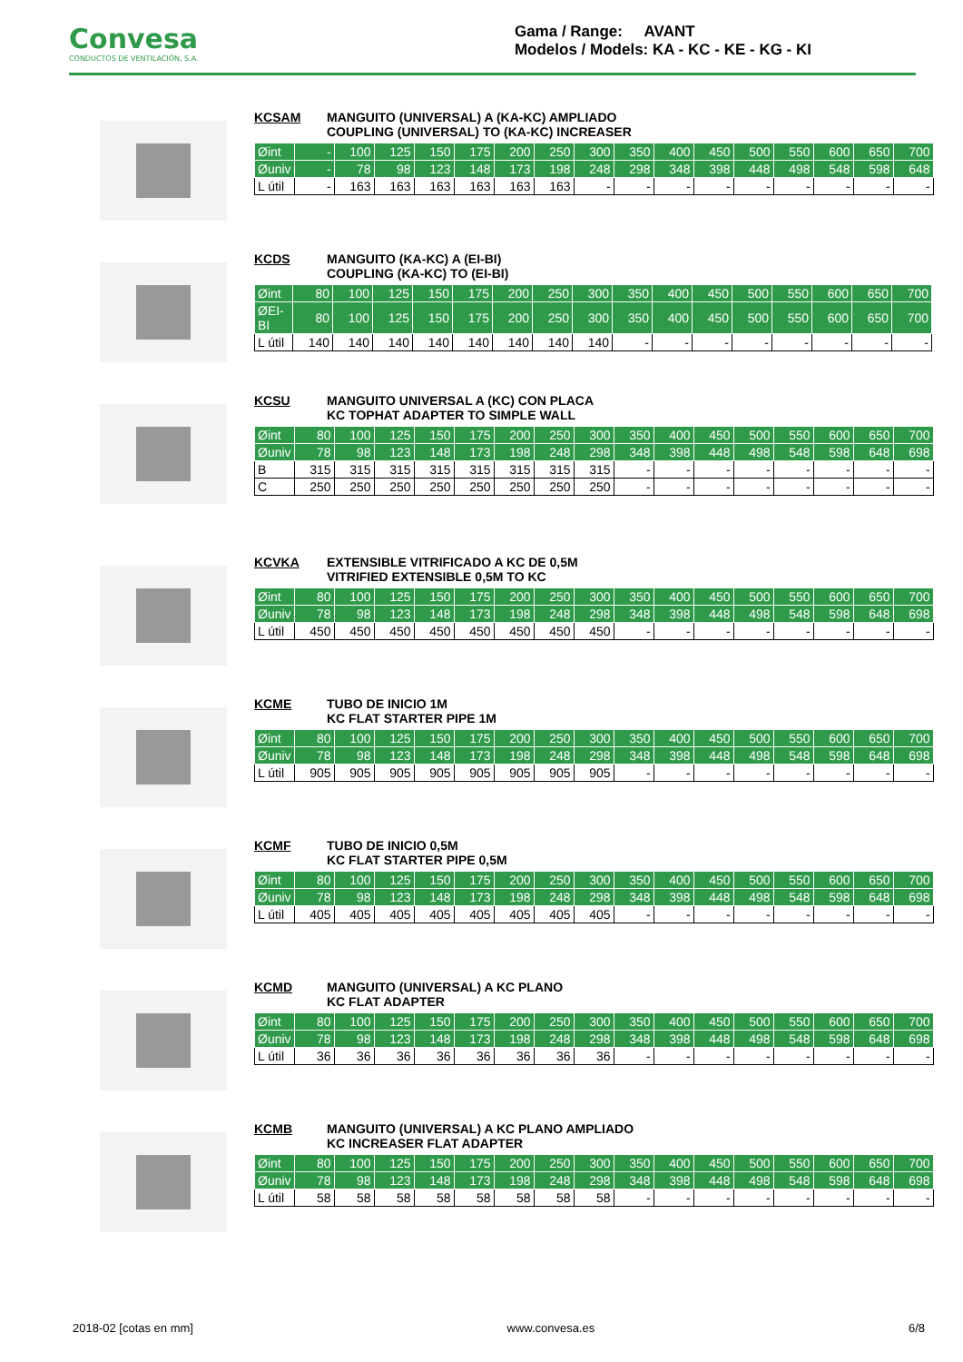Convesa
CONDUCTOS DE VENTILACIÓN, S.A.
Gama / Range: AVANT
Modelos / Models: KA - KC - KE - KG - KI
KCSAM MANGUITO (UNIVERSAL) A (KA-KC) AMPLIADO
COUPLING (UNIVERSAL) TO (KA-KC) INCREASER
| Øint | - | 100 | 125 | 150 | 175 | 200 | 250 | 300 | 350 | 400 | 450 | 500 | 550 | 600 | 650 | 700 |
| Øuniv | - | 78 | 98 | 123 | 148 | 173 | 198 | 248 | 298 | 348 | 398 | 448 | 498 | 548 | 598 | 648 |
| L útil | - | 163 | 163 | 163 | 163 | 163 | 163 | - | - | - | - | - | - | - | - | - |
KCDS MANGUITO (KA-KC) A (EI-BI)
COUPLING (KA-KC) TO (EI-BI)
| Øint | 80 | 100 | 125 | 150 | 175 | 200 | 250 | 300 | 350 | 400 | 450 | 500 | 550 | 600 | 650 | 700 |
| ØEI-BI | 80 | 100 | 125 | 150 | 175 | 200 | 250 | 300 | 350 | 400 | 450 | 500 | 550 | 600 | 650 | 700 |
| L útil | 140 | 140 | 140 | 140 | 140 | 140 | 140 | 140 | - | - | - | - | - | - | - | - |
KCSU MANGUITO UNIVERSAL A (KC) CON PLACA
KC TOPHAT ADAPTER TO SIMPLE WALL
| Øint | 80 | 100 | 125 | 150 | 175 | 200 | 250 | 300 | 350 | 400 | 450 | 500 | 550 | 600 | 650 | 700 |
| Øuniv | 78 | 98 | 123 | 148 | 173 | 198 | 248 | 298 | 348 | 398 | 448 | 498 | 548 | 598 | 648 | 698 |
| B | 315 | 315 | 315 | 315 | 315 | 315 | 315 | 315 | - | - | - | - | - | - | - | - |
| C | 250 | 250 | 250 | 250 | 250 | 250 | 250 | 250 | - | - | - | - | - | - | - | - |
KCVKA EXTENSIBLE VITRIFICADO A KC DE 0,5M
VITRIFIED EXTENSIBLE 0,5M TO KC
| Øint | 80 | 100 | 125 | 150 | 175 | 200 | 250 | 300 | 350 | 400 | 450 | 500 | 550 | 600 | 650 | 700 |
| Øuniv | 78 | 98 | 123 | 148 | 173 | 198 | 248 | 298 | 348 | 398 | 448 | 498 | 548 | 598 | 648 | 698 |
| L útil | 450 | 450 | 450 | 450 | 450 | 450 | 450 | 450 | - | - | - | - | - | - | - | - |
KCME TUBO DE INICIO 1M
KC FLAT STARTER PIPE 1M
| Øint | 80 | 100 | 125 | 150 | 175 | 200 | 250 | 300 | 350 | 400 | 450 | 500 | 550 | 600 | 650 | 700 |
| Øuniv | 78 | 98 | 123 | 148 | 173 | 198 | 248 | 298 | 348 | 398 | 448 | 498 | 548 | 598 | 648 | 698 |
| L útil | 905 | 905 | 905 | 905 | 905 | 905 | 905 | 905 | - | - | - | - | - | - | - | - |
KCMF TUBO DE INICIO 0,5M
KC FLAT STARTER PIPE 0,5M
| Øint | 80 | 100 | 125 | 150 | 175 | 200 | 250 | 300 | 350 | 400 | 450 | 500 | 550 | 600 | 650 | 700 |
| Øuniv | 78 | 98 | 123 | 148 | 173 | 198 | 248 | 298 | 348 | 398 | 448 | 498 | 548 | 598 | 648 | 698 |
| L útil | 405 | 405 | 405 | 405 | 405 | 405 | 405 | 405 | - | - | - | - | - | - | - | - |
KCMD MANGUITO (UNIVERSAL) A KC PLANO
KC FLAT ADAPTER
| Øint | 80 | 100 | 125 | 150 | 175 | 200 | 250 | 300 | 350 | 400 | 450 | 500 | 550 | 600 | 650 | 700 |
| Øuniv | 78 | 98 | 123 | 148 | 173 | 198 | 248 | 298 | 348 | 398 | 448 | 498 | 548 | 598 | 648 | 698 |
| L útil | 36 | 36 | 36 | 36 | 36 | 36 | 36 | 36 | - | - | - | - | - | - | - | - |
KCMB MANGUITO (UNIVERSAL) A KC PLANO AMPLIADO
KC INCREASER FLAT ADAPTER
| Øint | 80 | 100 | 125 | 150 | 175 | 200 | 250 | 300 | 350 | 400 | 450 | 500 | 550 | 600 | 650 | 700 |
| Øuniv | 78 | 98 | 123 | 148 | 173 | 198 | 248 | 298 | 348 | 398 | 448 | 498 | 548 | 598 | 648 | 698 |
| L útil | 58 | 58 | 58 | 58 | 58 | 58 | 58 | 58 | - | - | - | - | - | - | - | - |
2018-02 [cotas en mm] www.convesa.es 6/8